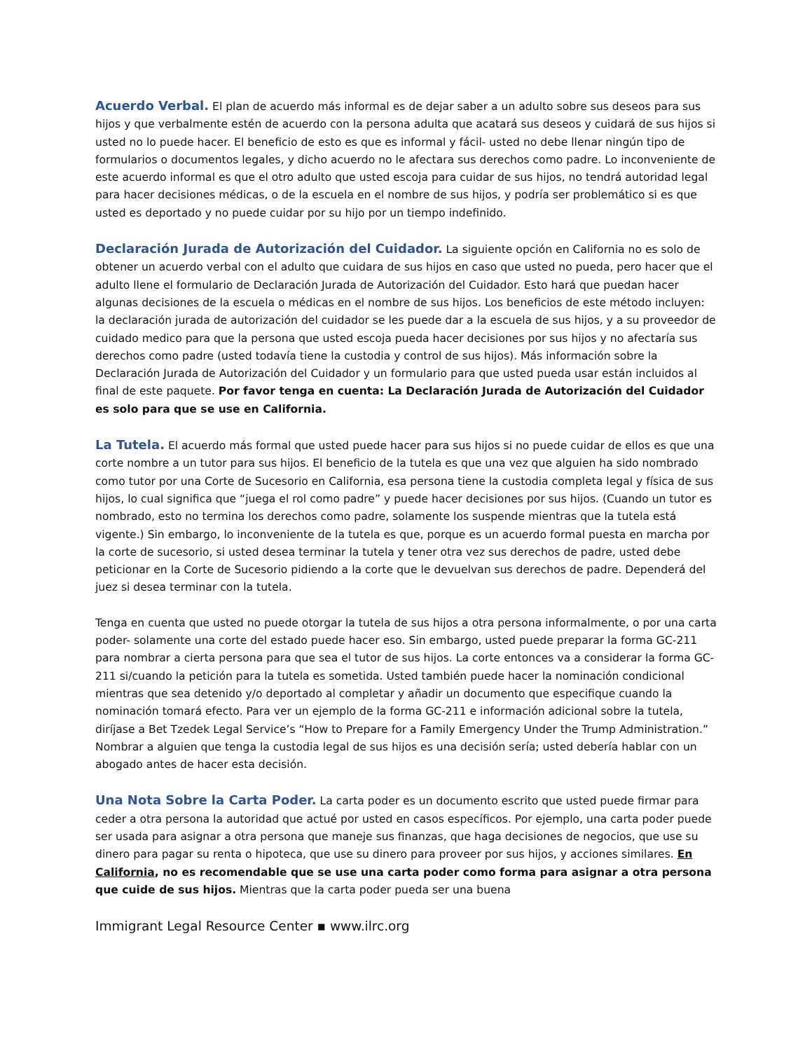Acuerdo Verbal. El plan de acuerdo más informal es de dejar saber a un adulto sobre sus deseos para sus hijos y que verbalmente estén de acuerdo con la persona adulta que acatará sus deseos y cuidará de sus hijos si usted no lo puede hacer. El beneficio de esto es que es informal y fácil- usted no debe llenar ningún tipo de formularios o documentos legales, y dicho acuerdo no le afectara sus derechos como padre. Lo inconveniente de este acuerdo informal es que el otro adulto que usted escoja para cuidar de sus hijos, no tendrá autoridad legal para hacer decisiones médicas, o de la escuela en el nombre de sus hijos, y podría ser problemático si es que usted es deportado y no puede cuidar por su hijo por un tiempo indefinido.
Declaración Jurada de Autorización del Cuidador. La siguiente opción en California no es solo de obtener un acuerdo verbal con el adulto que cuidara de sus hijos en caso que usted no pueda, pero hacer que el adulto llene el formulario de Declaración Jurada de Autorización del Cuidador. Esto hará que puedan hacer algunas decisiones de la escuela o médicas en el nombre de sus hijos. Los beneficios de este método incluyen: la declaración jurada de autorización del cuidador se les puede dar a la escuela de sus hijos, y a su proveedor de cuidado medico para que la persona que usted escoja pueda hacer decisiones por sus hijos y no afectaría sus derechos como padre (usted todavía tiene la custodia y control de sus hijos). Más información sobre la Declaración Jurada de Autorización del Cuidador y un formulario para que usted pueda usar están incluidos al final de este paquete. Por favor tenga en cuenta: La Declaración Jurada de Autorización del Cuidador es solo para que se use en California.
La Tutela. El acuerdo más formal que usted puede hacer para sus hijos si no puede cuidar de ellos es que una corte nombre a un tutor para sus hijos. El beneficio de la tutela es que una vez que alguien ha sido nombrado como tutor por una Corte de Sucesorio en California, esa persona tiene la custodia completa legal y física de sus hijos, lo cual significa que “juega el rol como padre” y puede hacer decisiones por sus hijos. (Cuando un tutor es nombrado, esto no termina los derechos como padre, solamente los suspende mientras que la tutela está vigente.) Sin embargo, lo inconveniente de la tutela es que, porque es un acuerdo formal puesta en marcha por la corte de sucesorio, si usted desea terminar la tutela y tener otra vez sus derechos de padre, usted debe peticionar en la Corte de Sucesorio pidiendo a la corte que le devuelvan sus derechos de padre. Dependerá del juez si desea terminar con la tutela.
Tenga en cuenta que usted no puede otorgar la tutela de sus hijos a otra persona informalmente, o por una carta poder- solamente una corte del estado puede hacer eso. Sin embargo, usted puede preparar la forma GC-211 para nombrar a cierta persona para que sea el tutor de sus hijos. La corte entonces va a considerar la forma GC-211 si/cuando la petición para la tutela es sometida. Usted también puede hacer la nominación condicional mientras que sea detenido y/o deportado al completar y añadir un documento que especifique cuando la nominación tomará efecto. Para ver un ejemplo de la forma GC-211 e información adicional sobre la tutela, diríjase a Bet Tzedek Legal Service’s “How to Prepare for a Family Emergency Under the Trump Administration.” Nombrar a alguien que tenga la custodia legal de sus hijos es una decisión sería; usted debería hablar con un abogado antes de hacer esta decisión.
Una Nota Sobre la Carta Poder. La carta poder es un documento escrito que usted puede firmar para ceder a otra persona la autoridad que actué por usted en casos específicos. Por ejemplo, una carta poder puede ser usada para asignar a otra persona que maneje sus finanzas, que haga decisiones de negocios, que use su dinero para pagar su renta o hipoteca, que use su dinero para proveer por sus hijos, y acciones similares. En California, no es recomendable que se use una carta poder como forma para asignar a otra persona que cuide de sus hijos. Mientras que la carta poder pueda ser una buena
Immigrant Legal Resource Center ▪ www.ilrc.org